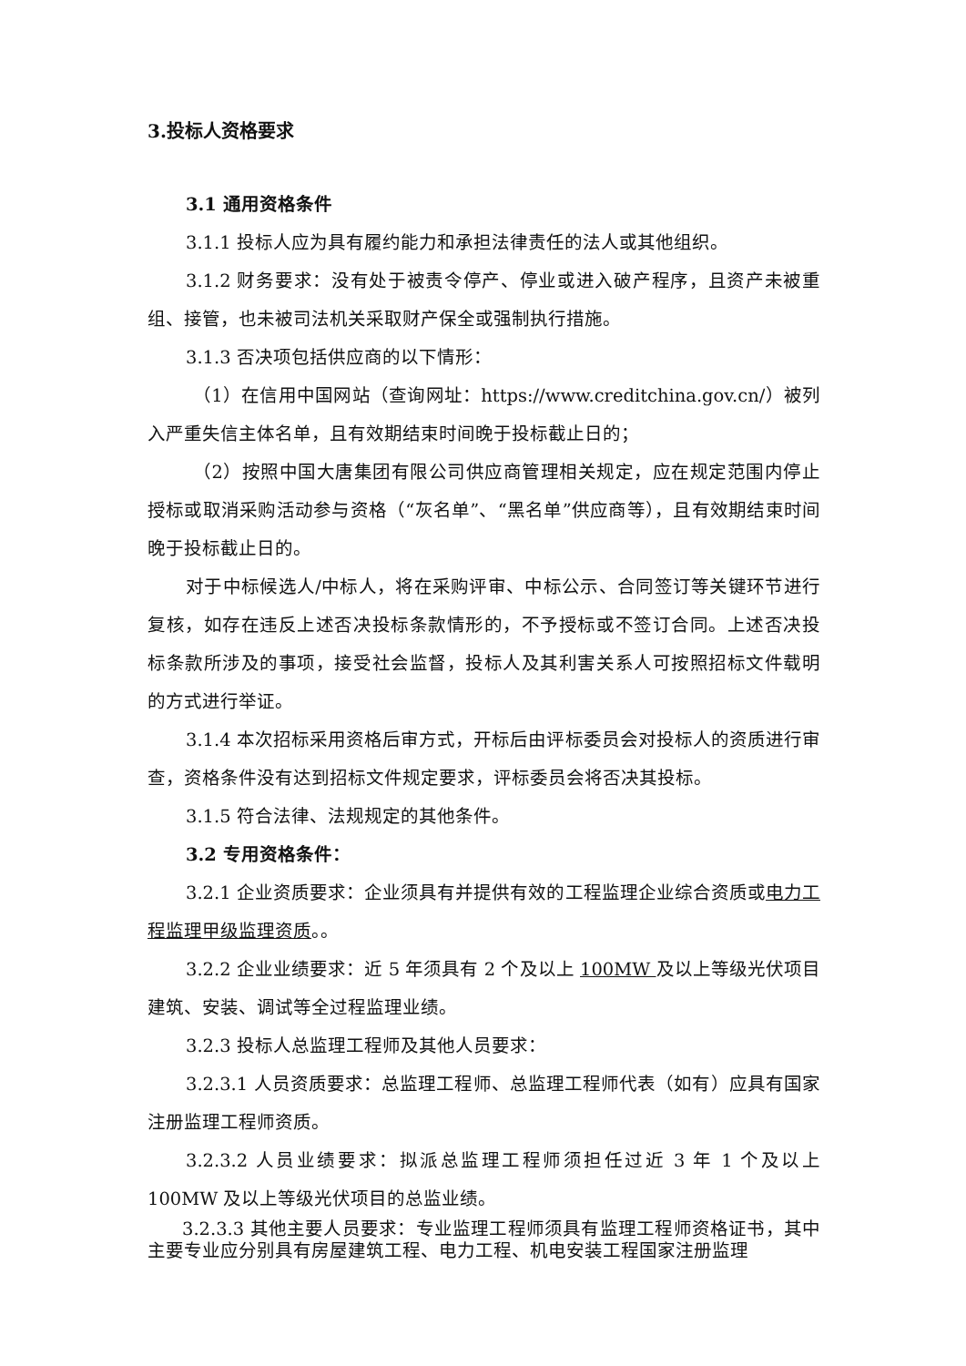3.投标人资格要求
3.1 通用资格条件
3.1.1 投标人应为具有履约能力和承担法律责任的法人或其他组织。
3.1.2 财务要求：没有处于被责令停产、停业或进入破产程序，且资产未被重组、接管，也未被司法机关采取财产保全或强制执行措施。
3.1.3 否决项包括供应商的以下情形：
（1）在信用中国网站（查询网址：https://www.creditchina.gov.cn/）被列入严重失信主体名单，且有效期结束时间晚于投标截止日的；
（2）按照中国大唐集团有限公司供应商管理相关规定，应在规定范围内停止授标或取消采购活动参与资格（“灰名单”、“黑名单”供应商等），且有效期结束时间晚于投标截止日的。
对于中标候选人/中标人，将在采购评审、中标公示、合同签订等关键环节进行复核，如存在违反上述否决投标条款情形的，不予授标或不签订合同。上述否决投标条款所涉及的事项，接受社会监督，投标人及其利害关系人可按照招标文件载明的方式进行举证。
3.1.4 本次招标采用资格后审方式，开标后由评标委员会对投标人的资质进行审查，资格条件没有达到招标文件规定要求，评标委员会将否决其投标。
3.1.5 符合法律、法规规定的其他条件。
3.2 专用资格条件：
3.2.1 企业资质要求：企业须具有并提供有效的工程监理企业综合资质或电力工程监理甲级监理资质。。
3.2.2 企业业绩要求：近 5 年须具有 2 个及以上 100MW 及以上等级光伏项目建筑、安装、调试等全过程监理业绩。
3.2.3 投标人总监理工程师及其他人员要求：
3.2.3.1 人员资质要求：总监理工程师、总监理工程师代表（如有）应具有国家注册监理工程师资质。
3.2.3.2 人员业绩要求：拟派总监理工程师须担任过近 3 年 1 个及以上 100MW 及以上等级光伏项目的总监业绩。
3.2.3.3 其他主要人员要求：专业监理工程师须具有监理工程师资格证书，其中主要专业应分别具有房屋建筑工程、电力工程、机电安装工程国家注册监理